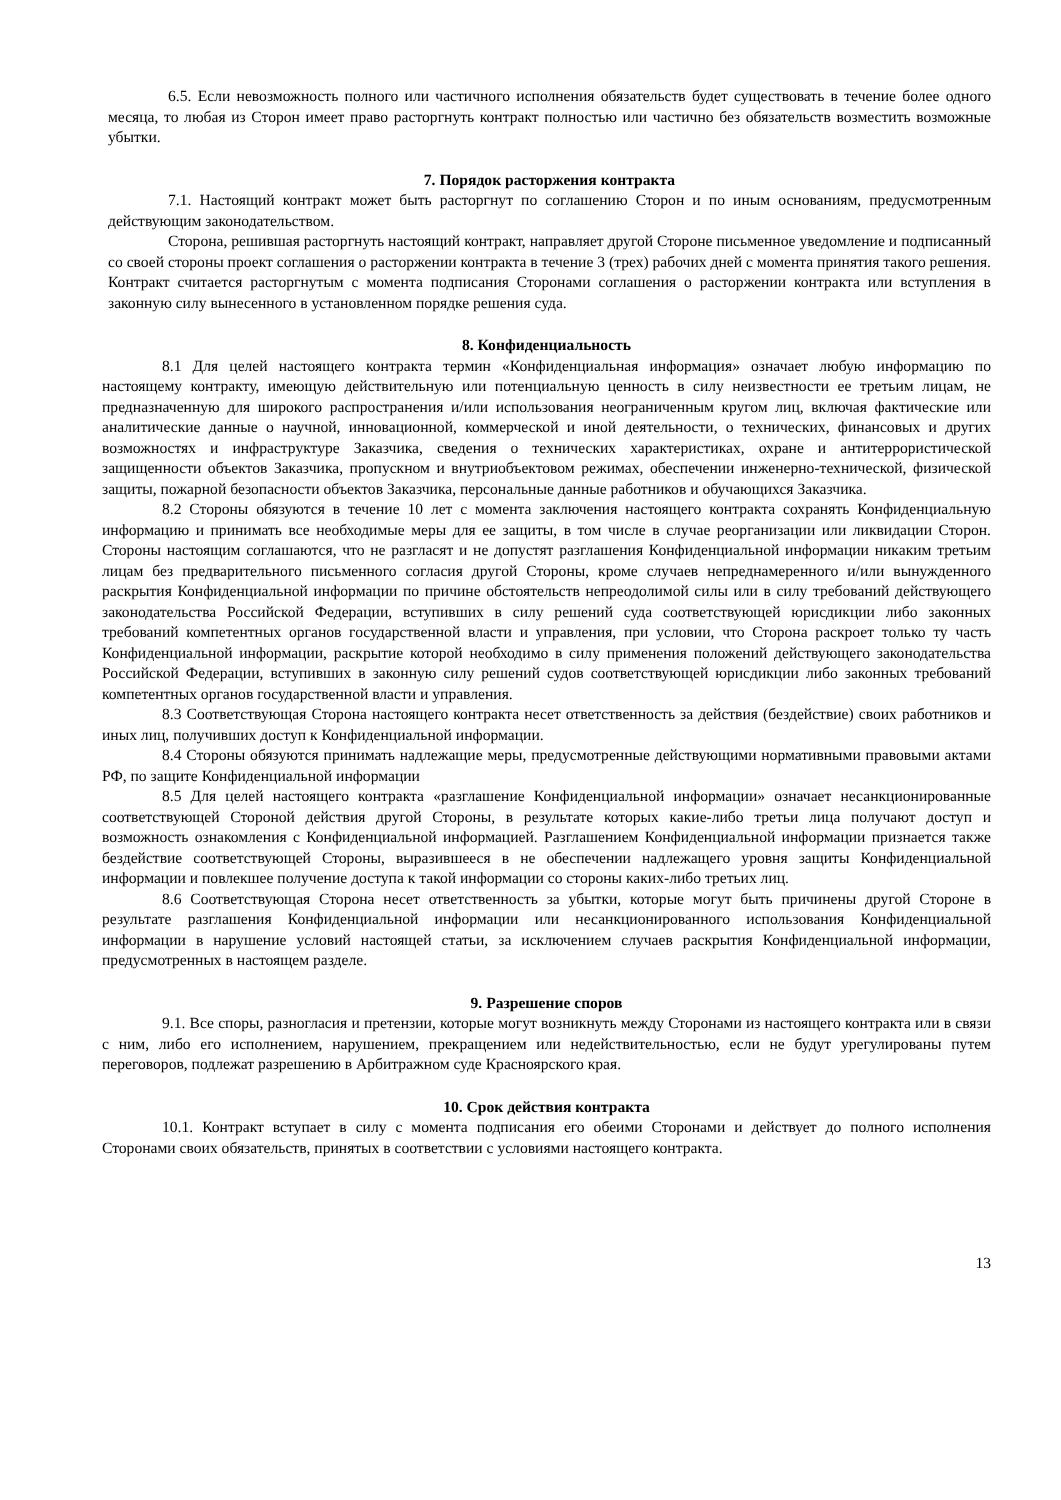6.5. Если невозможность полного или частичного исполнения обязательств будет существовать в течение более одного месяца, то любая из Сторон имеет право расторгнуть контракт полностью или частично без обязательств возместить возможные убытки.
7. Порядок расторжения контракта
7.1. Настоящий контракт может быть расторгнут по соглашению Сторон и по иным основаниям, предусмотренным действующим законодательством.
Сторона, решившая расторгнуть настоящий контракт, направляет другой Стороне письменное уведомление и подписанный со своей стороны проект соглашения о расторжении контракта в течение 3 (трех) рабочих дней с момента принятия такого решения. Контракт считается расторгнутым с момента подписания Сторонами соглашения о расторжении контракта или вступления в законную силу вынесенного в установленном порядке решения суда.
8. Конфиденциальность
8.1 Для целей настоящего контракта термин «Конфиденциальная информация» означает любую информацию по настоящему контракту, имеющую действительную или потенциальную ценность в силу неизвестности ее третьим лицам, не предназначенную для широкого распространения и/или использования неограниченным кругом лиц, включая фактические или аналитические данные о научной, инновационной, коммерческой и иной деятельности, о технических, финансовых и других возможностях и инфраструктуре Заказчика, сведения о технических характеристиках, охране и антитеррористической защищенности объектов Заказчика, пропускном и внутриобъектовом режимах, обеспечении инженерно-технической, физической защиты, пожарной безопасности объектов Заказчика, персональные данные работников и обучающихся Заказчика.
8.2 Стороны обязуются в течение 10 лет с момента заключения настоящего контракта сохранять Конфиденциальную информацию и принимать все необходимые меры для ее защиты, в том числе в случае реорганизации или ликвидации Сторон. Стороны настоящим соглашаются, что не разгласят и не допустят разглашения Конфиденциальной информации никаким третьим лицам без предварительного письменного согласия другой Стороны, кроме случаев непреднамеренного и/или вынужденного раскрытия Конфиденциальной информации по причине обстоятельств непреодолимой силы или в силу требований действующего законодательства Российской Федерации, вступивших в силу решений суда соответствующей юрисдикции либо законных требований компетентных органов государственной власти и управления, при условии, что Сторона раскроет только ту часть Конфиденциальной информации, раскрытие которой необходимо в силу применения положений действующего законодательства Российской Федерации, вступивших в законную силу решений судов соответствующей юрисдикции либо законных требований компетентных органов государственной власти и управления.
8.3 Соответствующая Сторона настоящего контракта несет ответственность за действия (бездействие) своих работников и иных лиц, получивших доступ к Конфиденциальной информации.
8.4 Стороны обязуются принимать надлежащие меры, предусмотренные действующими нормативными правовыми актами РФ, по защите Конфиденциальной информации
8.5 Для целей настоящего контракта «разглашение Конфиденциальной информации» означает несанкционированные соответствующей Стороной действия другой Стороны, в результате которых какие-либо третьи лица получают доступ и возможность ознакомления с Конфиденциальной информацией. Разглашением Конфиденциальной информации признается также бездействие соответствующей Стороны, выразившееся в не обеспечении надлежащего уровня защиты Конфиденциальной информации и повлекшее получение доступа к такой информации со стороны каких-либо третьих лиц.
8.6 Соответствующая Сторона несет ответственность за убытки, которые могут быть причинены другой Стороне в результате разглашения Конфиденциальной информации или несанкционированного использования Конфиденциальной информации в нарушение условий настоящей статьи, за исключением случаев раскрытия Конфиденциальной информации, предусмотренных в настоящем разделе.
9. Разрешение споров
9.1. Все споры, разногласия и претензии, которые могут возникнуть между Сторонами из настоящего контракта или в связи с ним, либо его исполнением, нарушением, прекращением или недействительностью, если не будут урегулированы путем переговоров, подлежат разрешению в Арбитражном суде Красноярского края.
10. Срок действия контракта
10.1. Контракт вступает в силу с момента подписания его обеими Сторонами и действует до полного исполнения Сторонами своих обязательств, принятых в соответствии с условиями настоящего контракта.
13